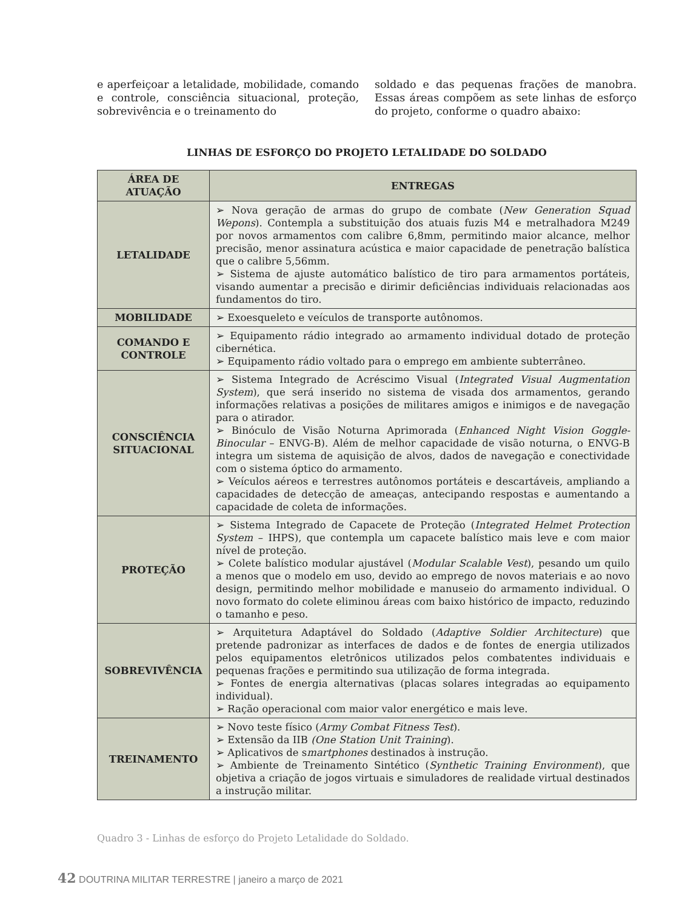e aperfeiçoar a letalidade, mobilidade, comando e controle, consciência situacional, proteção, sobrevivência e o treinamento do
soldado e das pequenas frações de manobra. Essas áreas compõem as sete linhas de esforço do projeto, conforme o quadro abaixo:
LINHAS DE ESFORÇO DO PROJETO LETALIDADE DO SOLDADO
| ÁREA DE ATUAÇÃO | ENTREGAS |
| --- | --- |
| LETALIDADE | ➢ Nova geração de armas do grupo de combate ( New Generation Squad Wepons ). Contempla a substituição dos atuais fuzis M4 e metralhadora M249 por novos armamentos com calibre 6,8mm, permitindo maior alcance, melhor precisão, menor assinatura acústica e maior capacidade de penetração balística que o calibre 5,56mm. ➢ Sistema de ajuste automático balístico de tiro para armamentos portáteis, visando aumentar a precisão e dirimir deficiências individuais relacionadas aos fundamentos do tiro. |
| MOBILIDADE | ➢ Exoesqueleto e veículos de transporte autônomos. |
| COMANDO E CONTROLE | ➢ Equipamento rádio integrado ao armamento individual dotado de proteção cibernética. ➢ Equipamento rádio voltado para o emprego em ambiente subterrâneo. |
| CONSCIÊNCIA SITUACIONAL | ➢ Sistema Integrado de Acréscimo Visual ( Integrated Visual Augmentation System ), que será inserido no sistema de visada dos armamentos, gerando informações relativas a posições de militares amigos e inimigos e de navegação para o atirador. ➢ Binóculo de Visão Noturna Aprimorada ( Enhanced Night Vision Goggle-Binocular – ENVG-B). Além de melhor capacidade de visão noturna, o ENVG-B integra um sistema de aquisição de alvos, dados de navegação e conectividade com o sistema óptico do armamento. ➢ Veículos aéreos e terrestres autônomos portáteis e descartáveis, ampliando a capacidades de detecção de ameaças, antecipando respostas e aumentando a capacidade de coleta de informações. |
| PROTEÇÃO | ➢ Sistema Integrado de Capacete de Proteção ( Integrated Helmet Protection System – IHPS), que contempla um capacete balístico mais leve e com maior nível de proteção. ➢ Colete balístico modular ajustável ( Modular Scalable Vest ), pesando um quilo a menos que o modelo em uso, devido ao emprego de novos materiais e ao novo design, permitindo melhor mobilidade e manuseio do armamento individual. O novo formato do colete eliminou áreas com baixo histórico de impacto, reduzindo o tamanho e peso. |
| SOBREVIVÊNCIA | ➢ Arquitetura Adaptável do Soldado ( Adaptive Soldier Architecture ) que pretende padronizar as interfaces de dados e de fontes de energia utilizados pelos equipamentos eletrônicos utilizados pelos combatentes individuais e pequenas frações e permitindo sua utilização de forma integrada. ➢ Fontes de energia alternativas (placas solares integradas ao equipamento individual). ➢ Ração operacional com maior valor energético e mais leve. |
| TREINAMENTO | ➢ Novo teste físico ( Army Combat Fitness Test ). ➢ Extensão da IIB (One Station Unit Training ). ➢ Aplicativos de s martphones destinados à instrução. ➢ Ambiente de Treinamento Sintético ( Synthetic Training Environment ), que objetiva a criação de jogos virtuais e simuladores de realidade virtual destinados a instrução militar. |
Quadro 3 - Linhas de esforço do Projeto Letalidade do Soldado.
42 DOUTRINA MILITAR TERRESTRE | janeiro a março de 2021